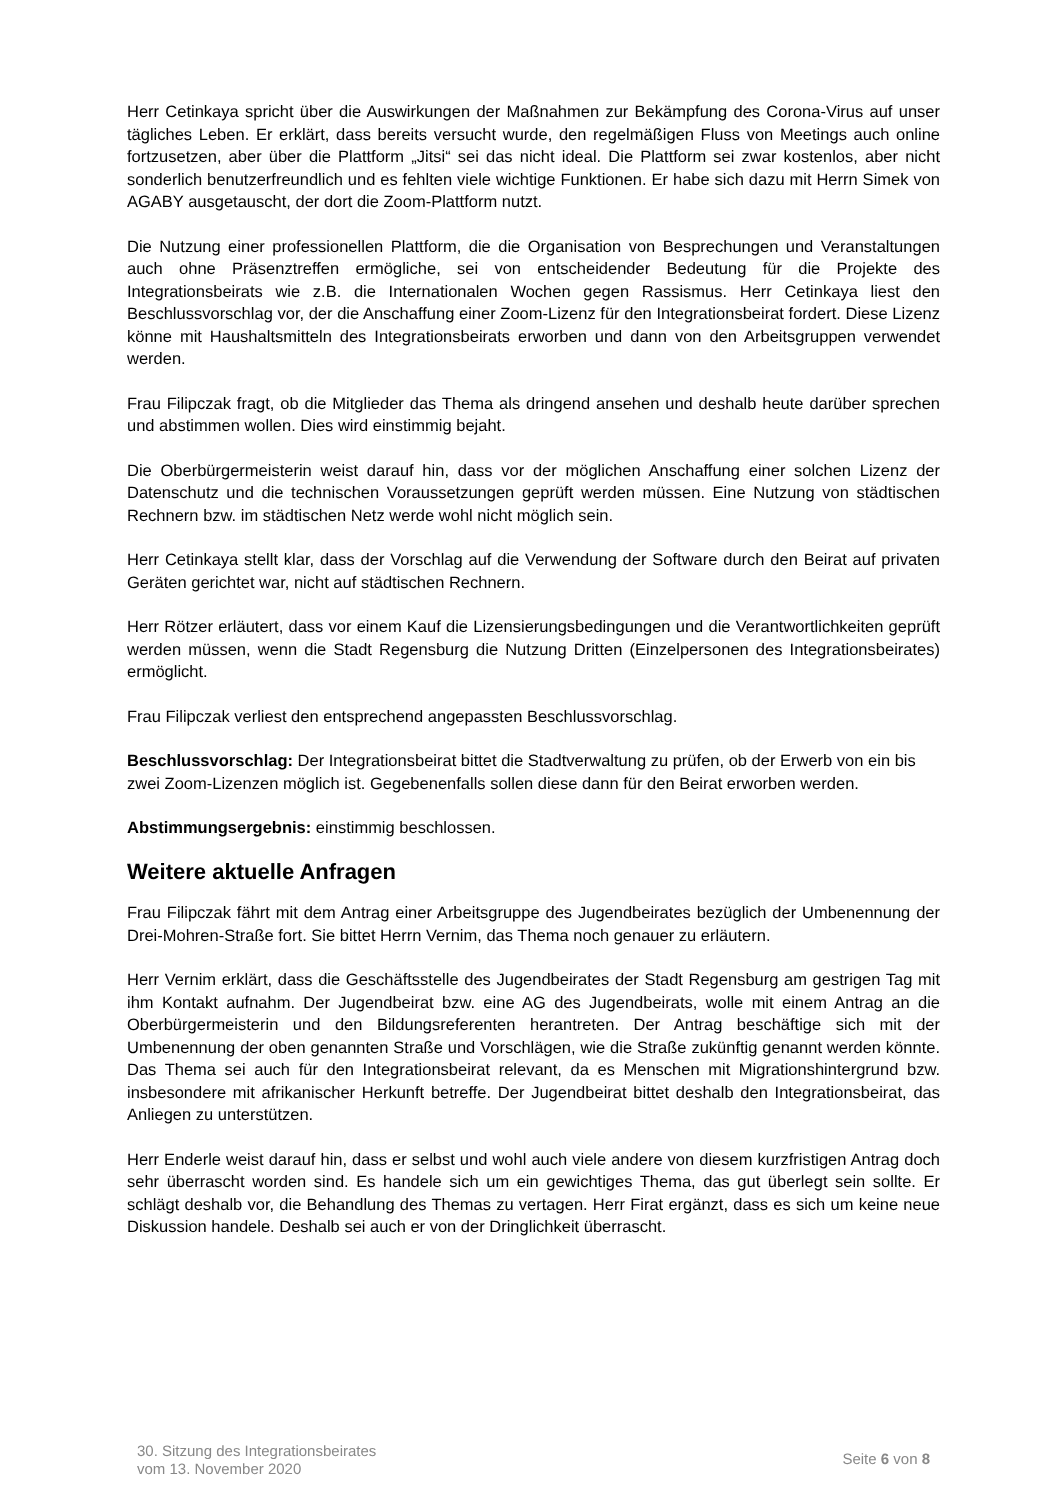Herr Cetinkaya spricht über die Auswirkungen der Maßnahmen zur Bekämpfung des Corona-Virus auf unser tägliches Leben. Er erklärt, dass bereits versucht wurde, den regelmäßigen Fluss von Meetings auch online fortzusetzen, aber über die Plattform „Jitsi“ sei das nicht ideal. Die Plattform sei zwar kostenlos, aber nicht sonderlich benutzerfreundlich und es fehlten viele wichtige Funktionen. Er habe sich dazu mit Herrn Simek von AGABY ausgetauscht, der dort die Zoom-Plattform nutzt.
Die Nutzung einer professionellen Plattform, die die Organisation von Besprechungen und Veranstaltungen auch ohne Präsenztreffen ermögliche, sei von entscheidender Bedeutung für die Projekte des Integrationsbeirats wie z.B. die Internationalen Wochen gegen Rassismus. Herr Cetinkaya liest den Beschlussvorschlag vor, der die Anschaffung einer Zoom-Lizenz für den Integrationsbeirat fordert. Diese Lizenz könne mit Haushaltsmitteln des Integrationsbeirats erworben und dann von den Arbeitsgruppen verwendet werden.
Frau Filipczak fragt, ob die Mitglieder das Thema als dringend ansehen und deshalb heute darüber sprechen und abstimmen wollen. Dies wird einstimmig bejaht.
Die Oberbürgermeisterin weist darauf hin, dass vor der möglichen Anschaffung einer solchen Lizenz der Datenschutz und die technischen Voraussetzungen geprüft werden müssen. Eine Nutzung von städtischen Rechnern bzw. im städtischen Netz werde wohl nicht möglich sein.
Herr Cetinkaya stellt klar, dass der Vorschlag auf die Verwendung der Software durch den Beirat auf privaten Geräten gerichtet war, nicht auf städtischen Rechnern.
Herr Rötzer erläutert, dass vor einem Kauf die Lizensierungsbedingungen und die Verantwortlichkeiten geprüft werden müssen, wenn die Stadt Regensburg die Nutzung Dritten (Einzelpersonen des Integrationsbeirates) ermöglicht.
Frau Filipczak verliest den entsprechend angepassten Beschlussvorschlag.
Beschlussvorschlag: Der Integrationsbeirat bittet die Stadtverwaltung zu prüfen, ob der Erwerb von ein bis zwei Zoom-Lizenzen möglich ist. Gegebenenfalls sollen diese dann für den Beirat erworben werden.
Abstimmungsergebnis: einstimmig beschlossen.
Weitere aktuelle Anfragen
Frau Filipczak fährt mit dem Antrag einer Arbeitsgruppe des Jugendbeirates bezüglich der Umbenennung der Drei-Mohren-Straße fort. Sie bittet Herrn Vernim, das Thema noch genauer zu erläutern.
Herr Vernim erklärt, dass die Geschäftsstelle des Jugendbeirates der Stadt Regensburg am gestrigen Tag mit ihm Kontakt aufnahm. Der Jugendbeirat bzw. eine AG des Jugendbeirats, wolle mit einem Antrag an die Oberbürgermeisterin und den Bildungsreferenten herantreten. Der Antrag beschäftige sich mit der Umbenennung der oben genannten Straße und Vorschlägen, wie die Straße zukünftig genannt werden könnte. Das Thema sei auch für den Integrationsbeirat relevant, da es Menschen mit Migrationshintergrund bzw. insbesondere mit afrikanischer Herkunft betreffe. Der Jugendbeirat bittet deshalb den Integrationsbeirat, das Anliegen zu unterstützen.
Herr Enderle weist darauf hin, dass er selbst und wohl auch viele andere von diesem kurzfristigen Antrag doch sehr überrascht worden sind. Es handele sich um ein gewichtiges Thema, das gut überlegt sein sollte. Er schlägt deshalb vor, die Behandlung des Themas zu vertagen. Herr Firat ergänzt, dass es sich um keine neue Diskussion handele. Deshalb sei auch er von der Dringlichkeit überrascht.
30. Sitzung des Integrationsbeirates
vom 13. November 2020
Seite 6 von 8